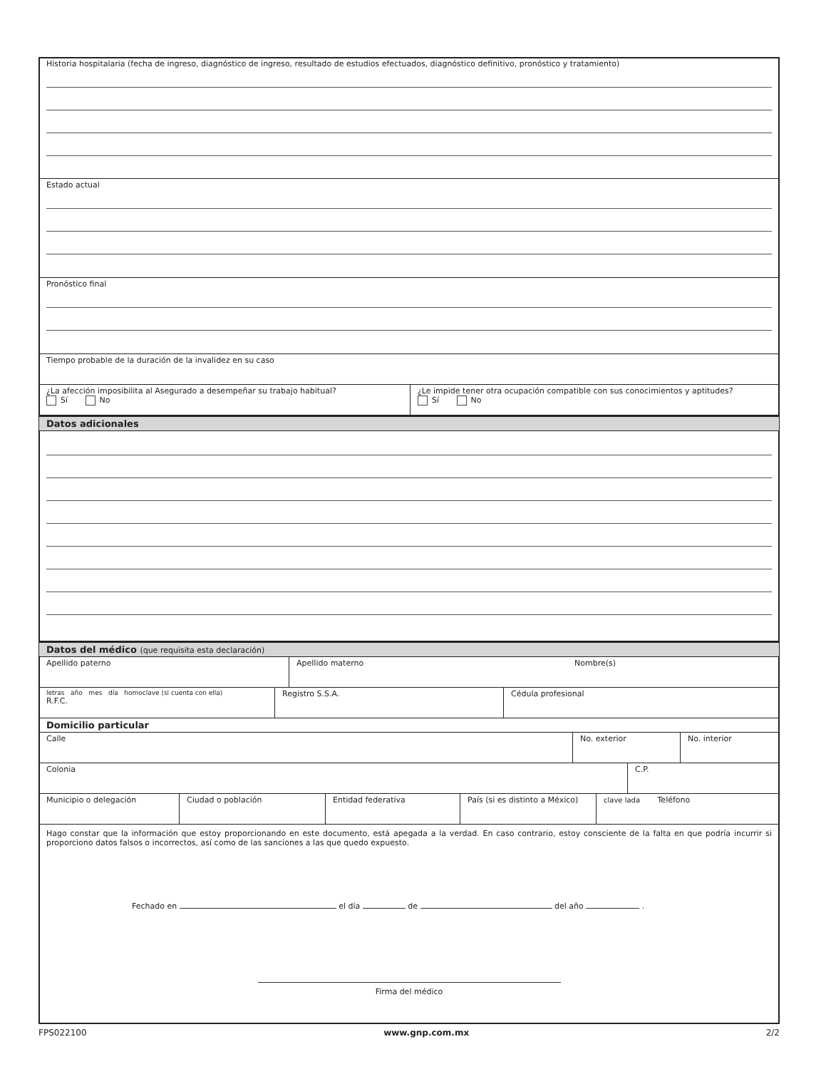Historia hospitalaria (fecha de ingreso, diagnóstico de ingreso, resultado de estudios efectuados, diagnóstico definitivo, pronóstico y tratamiento)
Estado actual
Pronóstico final
Tiempo probable de la duración de la invalidez en su caso
¿La afección imposibilita al Asegurado a desempeñar su trabajo habitual?
Sí No
¿Le impide tener otra ocupación compatible con sus conocimientos y aptitudes?
Sí No
Datos adicionales
Datos del médico (que requisita esta declaración)
Apellido paterno Apellido materno Nombre(s)
letras año mes día homoclave (si cuenta con ella)
R.F.C.
Registro S.S.A. Cédula profesional
Domicilio particular
Calle No. exterior No. interior
Colonia C.P.
Municipio o delegación Ciudad o población Entidad federativa País (si es distinto a México)
clave lada Teléfono
Hago constar que la información que estoy proporcionando en este documento, está apegada a la verdad. En caso contrario, estoy consciente de la falta en que podría incurrir si proporciono datos falsos o incorrectos, así como de las sanciones a las que quedo expuesto.
Fechado en el día de del año .
Firma del médico
FPS022100 www.gnp.com.mx 2/2